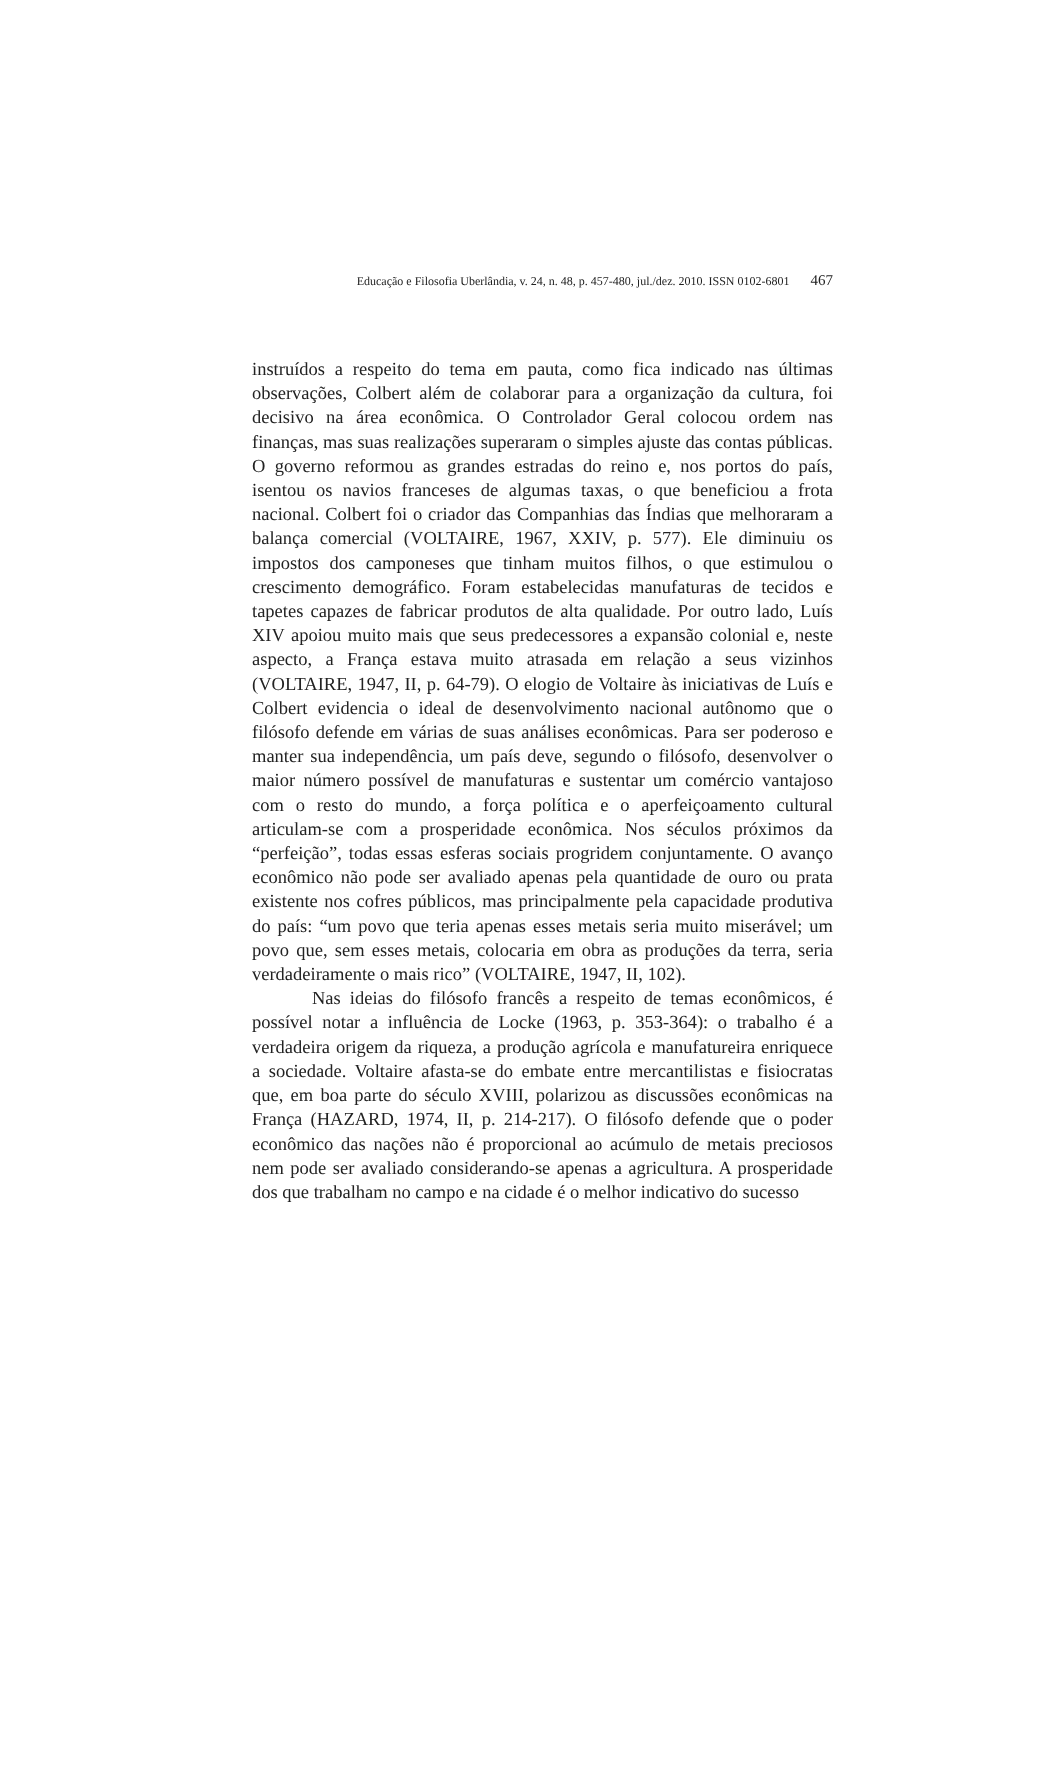Educação e Filosofia Uberlândia, v. 24, n. 48, p. 457-480, jul./dez. 2010. ISSN 0102-6801 467
instruídos a respeito do tema em pauta, como fica indicado nas últimas observações, Colbert além de colaborar para a organização da cultura, foi decisivo na área econômica. O Controlador Geral colocou ordem nas finanças, mas suas realizações superaram o simples ajuste das contas públicas. O governo reformou as grandes estradas do reino e, nos portos do país, isentou os navios franceses de algumas taxas, o que beneficiou a frota nacional. Colbert foi o criador das Companhias das Índias que melhoraram a balança comercial (VOLTAIRE, 1967, XXIV, p. 577). Ele diminuiu os impostos dos camponeses que tinham muitos filhos, o que estimulou o crescimento demográfico. Foram estabelecidas manufaturas de tecidos e tapetes capazes de fabricar produtos de alta qualidade. Por outro lado, Luís XIV apoiou muito mais que seus predecessores a expansão colonial e, neste aspecto, a França estava muito atrasada em relação a seus vizinhos (VOLTAIRE, 1947, II, p. 64-79). O elogio de Voltaire às iniciativas de Luís e Colbert evidencia o ideal de desenvolvimento nacional autônomo que o filósofo defende em várias de suas análises econômicas. Para ser poderoso e manter sua independência, um país deve, segundo o filósofo, desenvolver o maior número possível de manufaturas e sustentar um comércio vantajoso com o resto do mundo, a força política e o aperfeiçoamento cultural articulam-se com a prosperidade econômica. Nos séculos próximos da “perfeição”, todas essas esferas sociais progridem conjuntamente. O avanço econômico não pode ser avaliado apenas pela quantidade de ouro ou prata existente nos cofres públicos, mas principalmente pela capacidade produtiva do país: “um povo que teria apenas esses metais seria muito miserável; um povo que, sem esses metais, colocaria em obra as produções da terra, seria verdadeiramente o mais rico” (VOLTAIRE, 1947, II, 102).
Nas ideias do filósofo francês a respeito de temas econômicos, é possível notar a influência de Locke (1963, p. 353-364): o trabalho é a verdadeira origem da riqueza, a produção agrícola e manufatureira enriquece a sociedade. Voltaire afasta-se do embate entre mercantilistas e fisiocratas que, em boa parte do século XVIII, polarizou as discussões econômicas na França (HAZARD, 1974, II, p. 214-217). O filósofo defende que o poder econômico das nações não é proporcional ao acúmulo de metais preciosos nem pode ser avaliado considerando-se apenas a agricultura. A prosperidade dos que trabalham no campo e na cidade é o melhor indicativo do sucesso